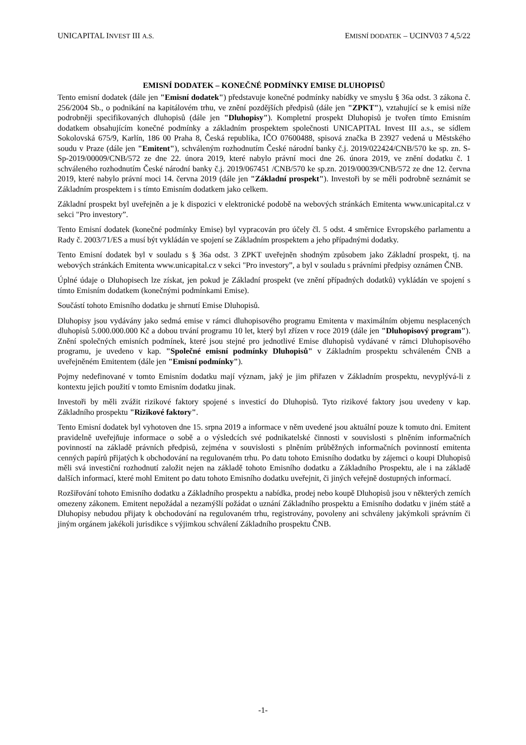UNICAPITAL INVEST III A.S. EMISNÍ DODATEK – UCINV03 7 4,5/22
EMISNÍ DODATEK – KONEČNÉ PODMÍNKY EMISE DLUHOPISŮ
Tento emisní dodatek (dále jen "Emisní dodatek") představuje konečné podmínky nabídky ve smyslu § 36a odst. 3 zákona č. 256/2004 Sb., o podnikání na kapitálovém trhu, ve znění pozdějších předpisů (dále jen "ZPKT"), vztahující se k emisi níže podrobněji specifikovaných dluhopisů (dále jen "Dluhopisy"). Kompletní prospekt Dluhopisů je tvořen tímto Emisním dodatkem obsahujícím konečné podmínky a základním prospektem společnosti UNICAPITAL Invest III a.s., se sídlem Sokolovská 675/9, Karlín, 186 00 Praha 8, Česká republika, IČO 07600488, spisová značka B 23927 vedená u Městského soudu v Praze (dále jen "Emitent"), schváleným rozhodnutím České národní banky č.j. 2019/022424/CNB/570 ke sp. zn. S-Sp-2019/00009/CNB/572 ze dne 22. února 2019, které nabylo právní moci dne 26. února 2019, ve znění dodatku č. 1 schváleného rozhodnutím České národní banky č.j. 2019/067451 /CNB/570 ke sp.zn. 2019/00039/CNB/572 ze dne 12. června 2019, které nabylo právní moci 14. června 2019 (dále jen "Základní prospekt"). Investoři by se měli podrobně seznámit se Základním prospektem i s tímto Emisním dodatkem jako celkem.
Základní prospekt byl uveřejněn a je k dispozici v elektronické podobě na webových stránkách Emitenta www.unicapital.cz v sekci "Pro investory”.
Tento Emisní dodatek (konečné podmínky Emise) byl vypracován pro účely čl. 5 odst. 4 směrnice Evropského parlamentu a Rady č. 2003/71/ES a musí být vykládán ve spojení se Základním prospektem a jeho případnými dodatky.
Tento Emisní dodatek byl v souladu s § 36a odst. 3 ZPKT uveřejněn shodným způsobem jako Základní prospekt, tj. na webových stránkách Emitenta www.unicapital.cz v sekci "Pro investory”, a byl v souladu s právními předpisy oznámen ČNB.
Úplné údaje o Dluhopisech lze získat, jen pokud je Základní prospekt (ve znění případných dodatků) vykládán ve spojení s tímto Emisním dodatkem (konečnými podmínkami Emise).
Součástí tohoto Emisního dodatku je shrnutí Emise Dluhopisů.
Dluhopisy jsou vydávány jako sedmá emise v rámci dluhopisového programu Emitenta v maximálním objemu nesplacených dluhopisů 5.000.000.000 Kč a dobou trvání programu 10 let, který byl zřízen v roce 2019 (dále jen "Dluhopisový program"). Znění společných emisních podmínek, které jsou stejné pro jednotlivé Emise dluhopisů vydávané v rámci Dluhopisového programu, je uvedeno v kap. "Společné emisní podmínky Dluhopisů" v Základním prospektu schváleném ČNB a uveřejněném Emitentem (dále jen "Emisní podmínky").
Pojmy nedefinované v tomto Emisním dodatku mají význam, jaký je jim přiřazen v Základním prospektu, nevyplývá-li z kontextu jejich použití v tomto Emisním dodatku jinak.
Investoři by měli zvážit rizikové faktory spojené s investicí do Dluhopisů. Tyto rizikové faktory jsou uvedeny v kap. Základního prospektu "Rizikové faktory".
Tento Emisní dodatek byl vyhotoven dne 15. srpna 2019 a informace v něm uvedené jsou aktuální pouze k tomuto dni. Emitent pravidelně uveřejňuje informace o sobě a o výsledcích své podnikatelské činnosti v souvislosti s plněním informačních povinností na základě právních předpisů, zejména v souvislosti s plněním průběžných informačních povinností emitenta cenných papírů přijatých k obchodování na regulovaném trhu. Po datu tohoto Emisního dodatku by zájemci o koupi Dluhopisů měli svá investiční rozhodnutí založit nejen na základě tohoto Emisního dodatku a Základního Prospektu, ale i na základě dalších informací, které mohl Emitent po datu tohoto Emisního dodatku uveřejnit, či jiných veřejně dostupných informací.
Rozšiřování tohoto Emisního dodatku a Základního prospektu a nabídka, prodej nebo koupě Dluhopisů jsou v některých zemích omezeny zákonem. Emitent nepožádal a nezamýšlí požádat o uznání Základního prospektu a Emisního dodatku v jiném státě a Dluhopisy nebudou přijaty k obchodování na regulovaném trhu, registrovány, povoleny ani schváleny jakýmkoli správním či jiným orgánem jakékoli jurisdikce s výjimkou schválení Základního prospektu ČNB.
-1-